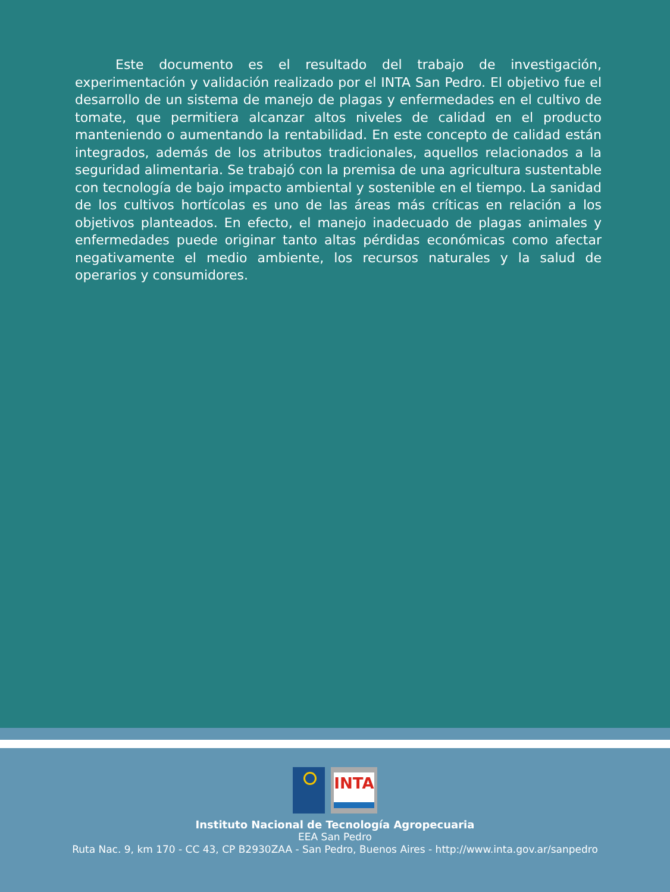Este documento es el resultado del trabajo de investigación, experimentación y validación realizado por el INTA San Pedro. El objetivo fue el desarrollo de un sistema de manejo de plagas y enfermedades en el cultivo de tomate, que permitiera alcanzar altos niveles de calidad en el producto manteniendo o aumentando la rentabilidad. En este concepto de calidad están integrados, además de los atributos tradicionales, aquellos relacionados a la seguridad alimentaria. Se trabajó con la premisa de una agricultura sustentable con tecnología de bajo impacto ambiental y sostenible en el tiempo. La sanidad de los cultivos hortícolas es uno de las áreas más críticas en relación a los objetivos planteados. En efecto, el manejo inadecuado de plagas animales y enfermedades puede originar tanto altas pérdidas económicas como afectar negativamente el medio ambiente, los recursos naturales y la salud de operarios y consumidores.
INTA
Instituto Nacional de Tecnología Agropecuaria
EEA San Pedro
Ruta Nac. 9, km 170 - CC 43, CP B2930ZAA - San Pedro, Buenos Aires - http://www.inta.gov.ar/sanpedro